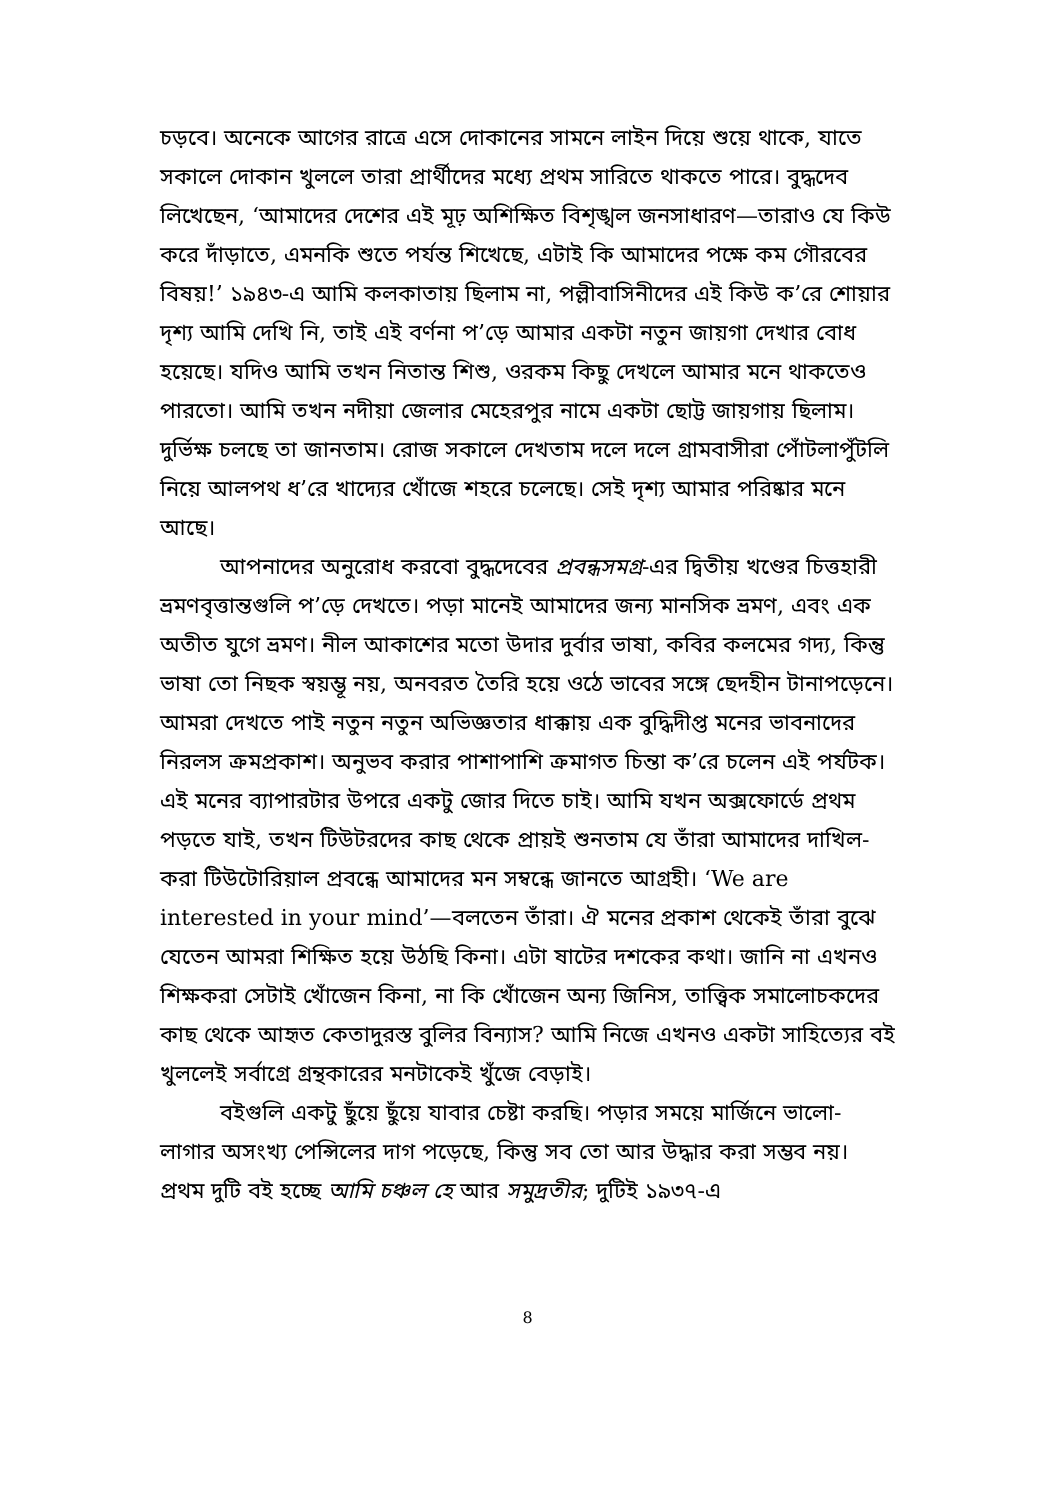চড়বে। অনেকে আগের রাত্রে এসে দোকানের সামনে লাইন দিয়ে শুয়ে থাকে, যাতে সকালে দোকান খুললে তারা প্রার্থীদের মধ্যে প্রথম সারিতে থাকতে পারে। বুদ্ধদেব লিখেছেন, ‘আমাদের দেশের এই মূঢ় অশিক্ষিত বিশৃঙ্খল জনসাধারণ—তারাও যে কিউ করে দাঁড়াতে, এমনকি শুতে পর্যন্ত শিখেছে, এটাই কি আমাদের পক্ষে কম গৌরবের বিষয়!’ ১৯৪৩-এ আমি কলকাতায় ছিলাম না, পল্লীবাসিনীদের এই কিউ ক’রে শোয়ার দৃশ্য আমি দেখি নি, তাই এই বর্ণনা প’ড়ে আমার একটা নতুন জায়গা দেখার বোধ হয়েছে। যদিও আমি তখন নিতান্ত শিশু, ওরকম কিছু দেখলে আমার মনে থাকতেও পারতো। আমি তখন নদীয়া জেলার মেহেরপুর নামে একটা ছোট্ট জায়গায় ছিলাম। দুর্ভিক্ষ চলছে তা জানতাম। রোজ সকালে দেখতাম দলে দলে গ্রামবাসীরা পোঁটলাপুঁটলি নিয়ে আলপথ ধ’রে খাদ্যের খোঁজে শহরে চলেছে। সেই দৃশ্য আমার পরিষ্কার মনে আছে।
আপনাদের অনুরোধ করবো বুদ্ধদেবের প্রবন্ধসমগ্র-এর দ্বিতীয় খণ্ডের চিত্তহারী ভ্রমণবৃত্তান্তগুলি প’ড়ে দেখতে। পড়া মানেই আমাদের জন্য মানসিক ভ্রমণ, এবং এক অতীত যুগে ভ্রমণ। নীল আকাশের মতো উদার দুর্বার ভাষা, কবির কলমের গদ্য, কিন্তু ভাষা তো নিছক স্বয়ম্ভূ নয়, অনবরত তৈরি হয়ে ওঠে ভাবের সঙ্গে ছেদহীন টানাপড়েনে। আমরা দেখতে পাই নতুন নতুন অভিজ্ঞতার ধাক্কায় এক বুদ্ধিদীপ্ত মনের ভাবনাদের নিরলস ক্রমপ্রকাশ। অনুভব করার পাশাপাশি ক্রমাগত চিন্তা ক’রে চলেন এই পর্যটক। এই মনের ব্যাপারটার উপরে একটু জোর দিতে চাই। আমি যখন অক্সফোর্ডে প্রথম পড়তে যাই, তখন টিউটরদের কাছ থেকে প্রায়ই শুনতাম যে তাঁরা আমাদের দাখিল-করা টিউটোরিয়াল প্রবন্ধে আমাদের মন সম্বন্ধে জানতে আগ্রহী। ‘We are interested in your mind’—বলতেন তাঁরা। ঐ মনের প্রকাশ থেকেই তাঁরা বুঝে যেতেন আমরা শিক্ষিত হয়ে উঠছি কিনা। এটা ষাটের দশকের কথা। জানি না এখনও শিক্ষকরা সেটাই খোঁজেন কিনা, না কি খোঁজেন অন্য জিনিস, তাত্ত্বিক সমালোচকদের কাছ থেকে আহৃত কেতাদুরস্ত বুলির বিন্যাস? আমি নিজে এখনও একটা সাহিত্যের বই খুললেই সর্বাগ্রে গ্রন্থকারের মনটাকেই খুঁজে বেড়াই।
বইগুলি একটু ছুঁয়ে ছুঁয়ে যাবার চেষ্টা করছি। পড়ার সময়ে মার্জিনে ভালো-লাগার অসংখ্য পেন্সিলের দাগ পড়েছে, কিন্তু সব তো আর উদ্ধার করা সম্ভব নয়। প্রথম দুটি বই হচ্ছে আমি চঞ্চল হে আর সমুদ্রতীর; দুটিই ১৯৩৭-এ
8